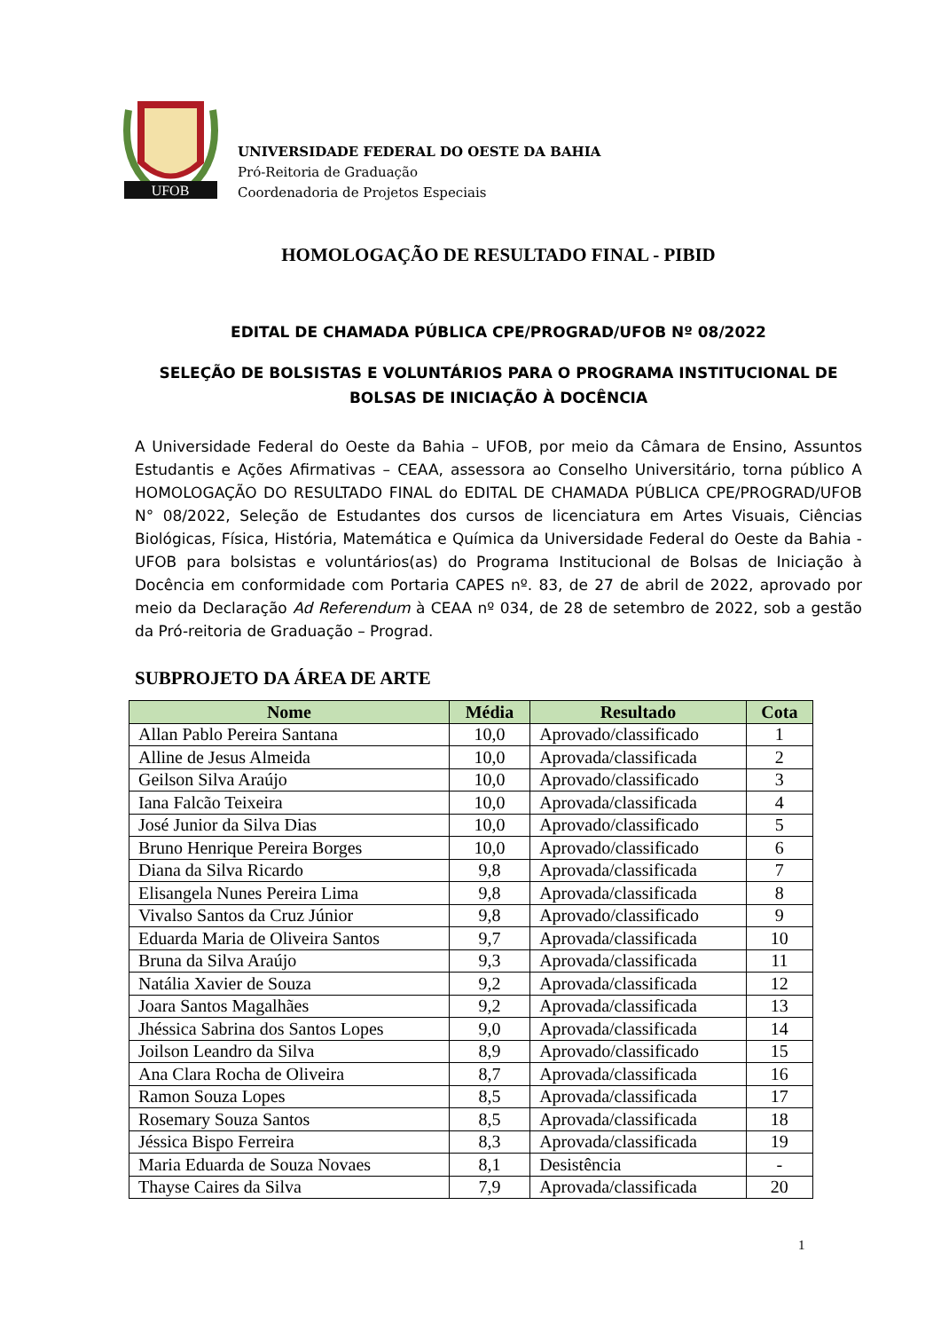UFOB
UNIVERSIDADE FEDERAL DO OESTE DA BAHIA
Pró-Reitoria de Graduação
Coordenadoria de Projetos Especiais
HOMOLOGAÇÃO DE RESULTADO FINAL - PIBID
EDITAL DE CHAMADA PÚBLICA CPE/PROGRAD/UFOB Nº 08/2022
SELEÇÃO DE BOLSISTAS E VOLUNTÁRIOS PARA O PROGRAMA INSTITUCIONAL DE BOLSAS DE INICIAÇÃO À DOCÊNCIA
A Universidade Federal do Oeste da Bahia – UFOB, por meio da Câmara de Ensino, Assuntos Estudantis e Ações Afirmativas – CEAA, assessora ao Conselho Universitário, torna público A HOMOLOGAÇÃO DO RESULTADO FINAL do EDITAL DE CHAMADA PÚBLICA CPE/PROGRAD/UFOB N° 08/2022, Seleção de Estudantes dos cursos de licenciatura em Artes Visuais, Ciências Biológicas, Física, História, Matemática e Química da Universidade Federal do Oeste da Bahia - UFOB para bolsistas e voluntários(as) do Programa Institucional de Bolsas de Iniciação à Docência em conformidade com Portaria CAPES nº. 83, de 27 de abril de 2022, aprovado por meio da Declaração Ad Referendum à CEAA nº 034, de 28 de setembro de 2022, sob a gestão da Pró-reitoria de Graduação – Prograd.
SUBPROJETO DA ÁREA DE ARTE
| Nome | Média | Resultado | Cota |
| --- | --- | --- | --- |
| Allan Pablo Pereira Santana | 10,0 | Aprovado/classificado | 1 |
| Alline de Jesus Almeida | 10,0 | Aprovada/classificada | 2 |
| Geilson Silva Araújo | 10,0 | Aprovado/classificado | 3 |
| Iana Falcão Teixeira | 10,0 | Aprovada/classificada | 4 |
| José Junior da Silva Dias | 10,0 | Aprovado/classificado | 5 |
| Bruno Henrique Pereira Borges | 10,0 | Aprovado/classificado | 6 |
| Diana da Silva Ricardo | 9,8 | Aprovada/classificada | 7 |
| Elisangela Nunes Pereira Lima | 9,8 | Aprovada/classificada | 8 |
| Vivalso Santos da Cruz Júnior | 9,8 | Aprovado/classificado | 9 |
| Eduarda Maria de Oliveira Santos | 9,7 | Aprovada/classificada | 10 |
| Bruna da Silva Araújo | 9,3 | Aprovada/classificada | 11 |
| Natália Xavier de Souza | 9,2 | Aprovada/classificada | 12 |
| Joara Santos Magalhães | 9,2 | Aprovada/classificada | 13 |
| Jhéssica Sabrina dos Santos Lopes | 9,0 | Aprovada/classificada | 14 |
| Joilson Leandro da Silva | 8,9 | Aprovado/classificado | 15 |
| Ana Clara Rocha de Oliveira | 8,7 | Aprovada/classificada | 16 |
| Ramon Souza Lopes | 8,5 | Aprovada/classificada | 17 |
| Rosemary Souza Santos | 8,5 | Aprovada/classificada | 18 |
| Jéssica Bispo Ferreira | 8,3 | Aprovada/classificada | 19 |
| Maria Eduarda de Souza Novaes | 8,1 | Desistência | - |
| Thayse Caires da Silva | 7,9 | Aprovada/classificada | 20 |
1